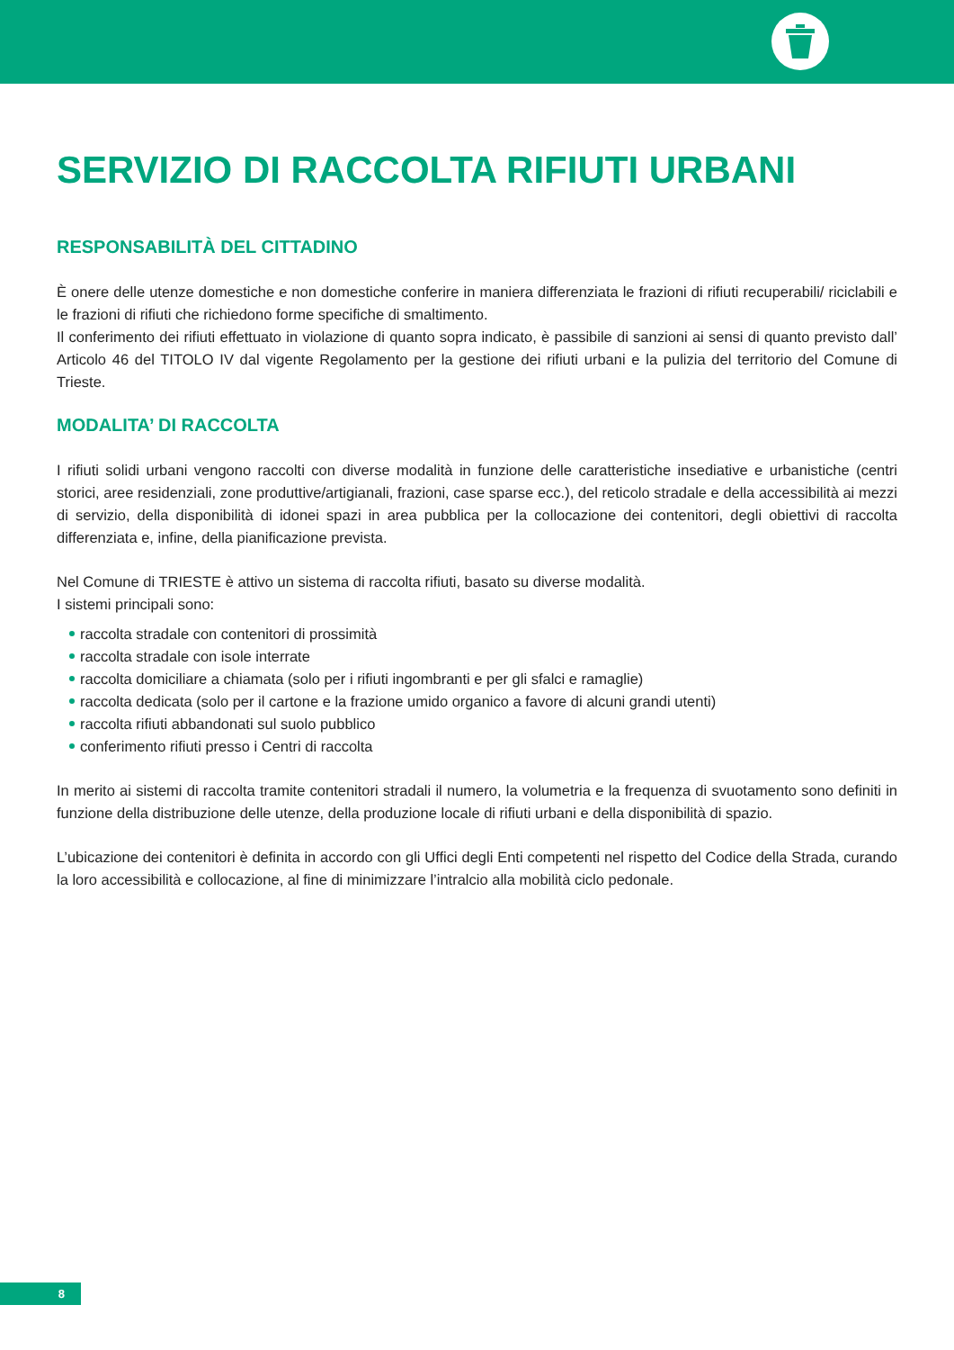SERVIZIO DI RACCOLTA RIFIUTI URBANI
RESPONSABILITÀ DEL CITTADINO
È onere delle utenze domestiche e non domestiche conferire in maniera differenziata le frazioni di rifiuti recuperabili/ riciclabili e le frazioni di rifiuti che richiedono forme specifiche di smaltimento.
Il conferimento dei rifiuti effettuato in violazione di quanto sopra indicato, è passibile di sanzioni ai sensi di quanto previsto dall’ Articolo 46 del TITOLO IV dal vigente Regolamento per la gestione dei rifiuti urbani e la pulizia del territorio del Comune di Trieste.
MODALITA’ DI RACCOLTA
I rifiuti solidi urbani vengono raccolti con diverse modalità in funzione delle caratteristiche insediative e urbanistiche (centri storici, aree residenziali, zone produttive/artigianali, frazioni, case sparse ecc.), del reticolo stradale e della accessibilità ai mezzi di servizio, della disponibilità di idonei spazi in area pubblica per la collocazione dei contenitori, degli obiettivi di raccolta differenziata e, infine, della pianificazione prevista.
Nel Comune di TRIESTE è attivo un sistema di raccolta rifiuti, basato su diverse modalità.
I sistemi principali sono:
raccolta stradale con contenitori di prossimità
raccolta stradale con isole interrate
raccolta domiciliare a chiamata (solo per i rifiuti ingombranti e per gli sfalci e ramaglie)
raccolta dedicata (solo per il cartone e la frazione umido organico a favore di alcuni grandi utenti)
raccolta rifiuti abbandonati sul suolo pubblico
conferimento rifiuti presso i Centri di raccolta
In merito ai sistemi di raccolta tramite contenitori stradali il numero, la volumetria e la frequenza di svuotamento sono definiti in funzione della distribuzione delle utenze, della produzione locale di rifiuti urbani e della disponibilità di spazio.
L’ubicazione dei contenitori è definita in accordo con gli Uffici degli Enti competenti nel rispetto del Codice della Strada, curando la loro accessibilità e collocazione, al fine di minimizzare l’intralcio alla mobilità ciclo pedonale.
8